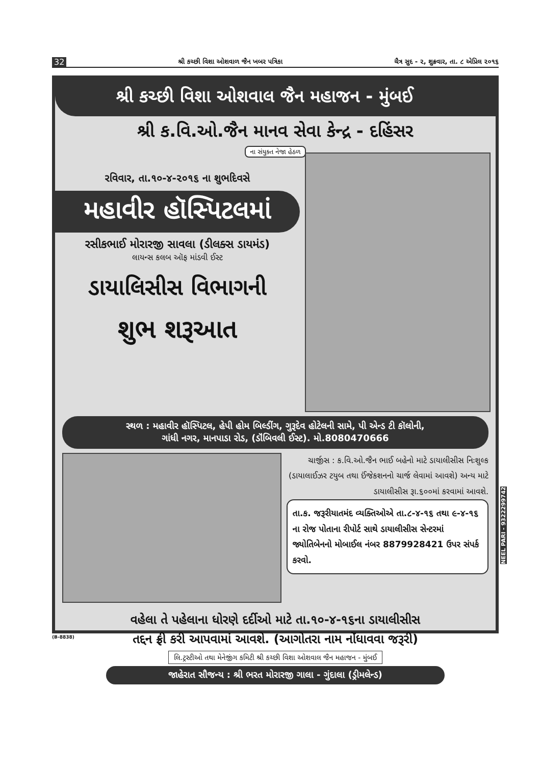32 શ્રી કચ્છી વિશા ઓશવાળ જૈન ખબર પત્રિકા ચૈત્ર સુદ - ૨, શુક્રવાર, તા. ૮ એપ્રિલ ૨૦૧૬
શ્રી કચ્છી વિશા ઓશવાલ જૈન મહાજન - મુંબઈ
શ્રી ક.વિ.ઓ.જૈન માનવ સેવા કેન્દ્ર - દહિંસર
ના સંયુક્ત નેજા હેઠળ
રવિવાર, તા.૧૦-૪-૨૦૧૬ ના શુભદિવસે
મહાવીર હૉસ્પિટલમાં
રસીકભાઈ મોરારજી સાવલા (ડીલક્સ ડાયમંડ)
લાયન્સ કલબ ઑફ માંડવી ઈસ્ટ
ડાયાલિસીસ વિભાગની
શુભ શરૂઆત
સ્થળ : મહાવીર હૉસ્પિટલ, હેપી હોમ બિલ્ડીંગ, ગુરૂદેવ હોટેલની સામે, પી એન્ડ ટી કૉલોની,
ગાંધી નગર, માનપાડા રોડ, (ડૉંબિવલી ઈસ્ટ). મો.8080470666
ચાર્જીસ : ક.વિ.ઓ.જૈન ભાઈ બહેનો માટે ડાયાલીસીસ નિઃશુલ્ક (ડાયાલાઈઝર ટયુબ તથા ઈંજેકશનનો ચાર્જ લેવામાં આવશે) અન્ય માટે ડાયાલીસીસ રૂા.૬૦૦માં કરવામાં આવશે.
તા.ક. જરૂરીયાતમંદ વ્યક્તિઓએ તા.૮-૪-૧૬ તથા ૯-૪-૧૬ ના રોજ પોતાના રીપોર્ટ સાથે ડાયાલીસીસ સેન્ટરમાં જ્યોતિબેનનો મોબાઈલ નંબર 8879928421 ઉપર સંપર્ક કરવો.
વહેલા તે પહેલાના ધોરણે દર્દીઓ માટે તા.૧૦-૪-૧૬ના ડાયાલીસીસ
તદ્દન ફ્રી કરી આપવામાં આવશે. (આગોતરા નામ નોંધાવવા જરૂરી)
લિ.ટ્રસ્ટીઓ તથા મેનેજીંગ કમિટી શ્રી કચ્છી વિશા ઓશવાલ જૈન મહાજન - મુંબઈ
જાહેરાત સૌજન્ય : શ્રી ભરત મોરારજી ગાલા - ગુંદાલા (ડ્રીમલેન્ડ)
NEEL PARI - 9322299742
(B-8838)